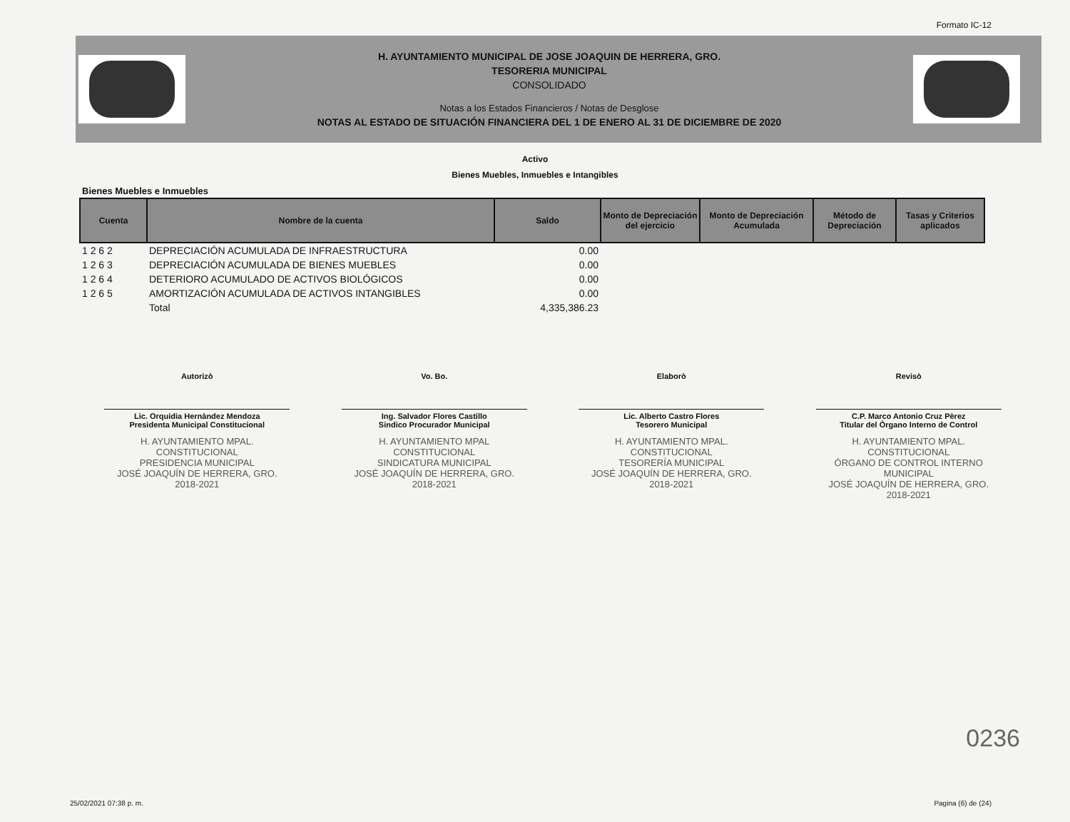Formato IC-12
H. AYUNTAMIENTO MUNICIPAL DE JOSE JOAQUIN DE HERRERA, GRO.
TESORERIA MUNICIPAL
CONSOLIDADO
Notas a los Estados Financieros / Notas de Desglose
NOTAS AL ESTADO DE SITUACIÓN FINANCIERA DEL 1 DE ENERO AL 31 DE DICIEMBRE DE 2020
Activo
Bienes Muebles, Inmuebles e Intangibles
Bienes Muebles e Inmuebles
| Cuenta | Nombre de la cuenta | Saldo | Monto de Depreciación del ejercicio | Monto de Depreciación Acumulada | Método de Depreciación | Tasas y Criterios aplicados |
| --- | --- | --- | --- | --- | --- | --- |
| 1 2 6 2 | DEPRECIACIÓN ACUMULADA DE INFRAESTRUCTURA | 0.00 | | | | |
| 1 2 6 3 | DEPRECIACIÓN ACUMULADA DE BIENES MUEBLES | 0.00 | | | | |
| 1 2 6 4 | DETERIORO ACUMULADO DE ACTIVOS BIOLÓGICOS | 0.00 | | | | |
| 1 2 6 5 | AMORTIZACIÓN ACUMULADA DE ACTIVOS INTANGIBLES | 0.00 | | | | |
| | Total | 4,335,386.23 | | | | |
Autorizò
Lic. Orquidia Hernàndez Mendoza
Presidenta Municipal Constitucional
H. AYUNTAMIENTO MPAL. CONSTITUCIONAL
PRESIDENCIA MUNICIPAL
JOSÉ JOAQUÍN DE HERRERA, GRO.
2018-2021
Vo. Bo.
Ing. Salvador Flores Castillo
Sindico Procurador Municipal
H. AYUNTAMIENTO MPAL CONSTITUCIONAL
SINDICATURA MUNICIPAL
JOSÉ JOAQUÍN DE HERRERA, GRO.
2018-2021
Elaborò
Lic. Alberto Castro Flores
Tesorero Municipal
H. AYUNTAMIENTO MPAL. CONSTITUCIONAL
TESORERÍA MUNICIPAL
JOSÉ JOAQUÍN DE HERRERA, GRO.
2018-2021
Revisò
C.P. Marco Antonio Cruz Pèrez
Titular del Òrgano Interno de Control
H. AYUNTAMIENTO MPAL. CONSTITUCIONAL
ÓRGANO DE CONTROL INTERNO MUNICIPAL
JOSÉ JOAQUÍN DE HERRERA, GRO.
2018-2021
0236
25/02/2021 07:38 p. m. Pagina (6) de (24)